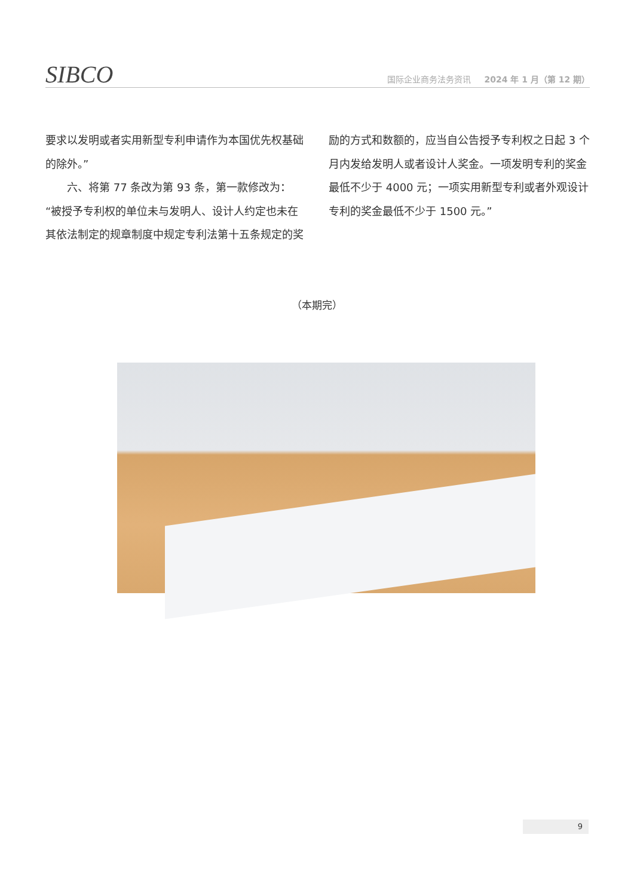SIBCO
国际企业商务法务资讯 2024 年 1 月（第 12 期）
要求以发明或者实用新型专利申请作为本国优先权基础的除外。”
  六、将第 77 条改为第 93 条，第一款修改为：“被授予专利权的单位未与发明人、设计人约定也未在其依法制定的规章制度中规定专利法第十五条规定的奖
励的方式和数额的，应当自公告授予专利权之日起 3 个月内发给发明人或者设计人奖金。一项发明专利的奖金最低不少于 4000 元；一项实用新型专利或者外观设计专利的奖金最低不少于 1500 元。”
（本期完）
9